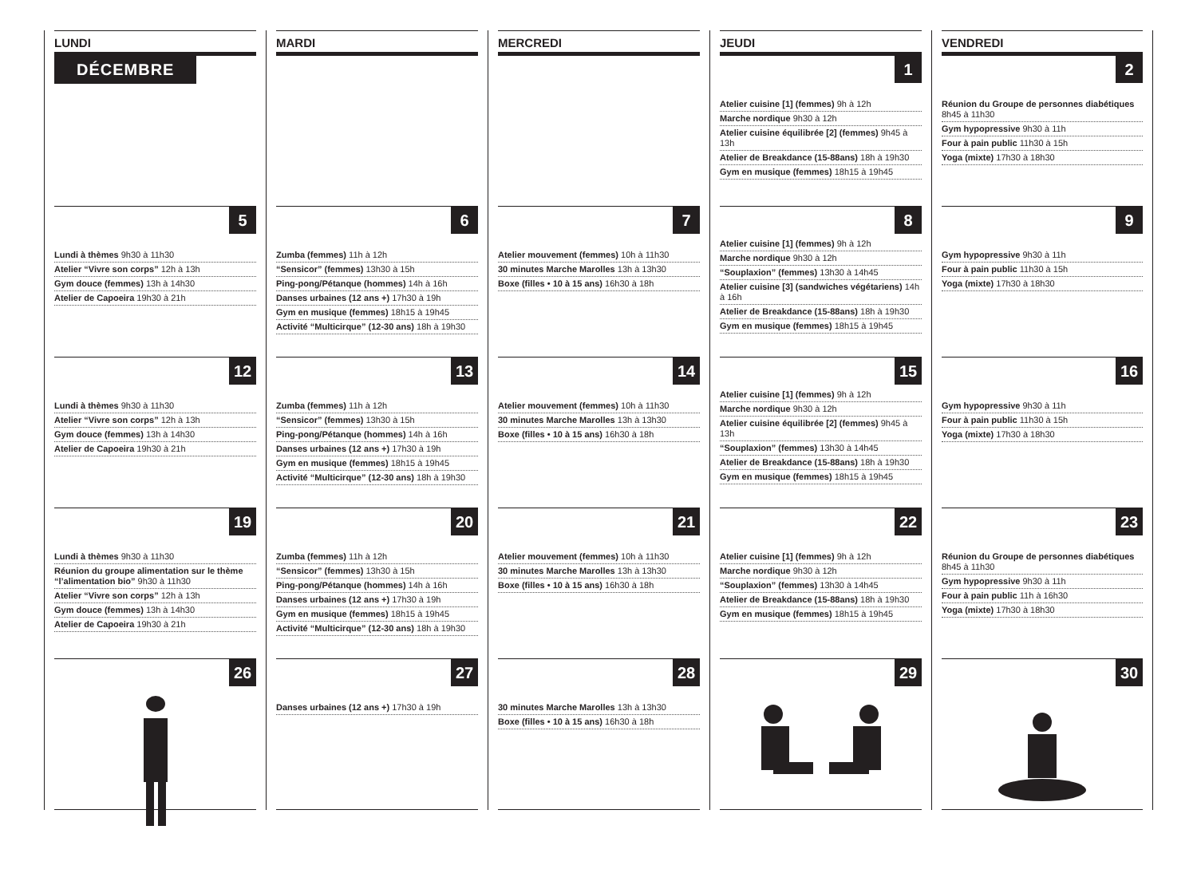LUNDI
DÉCEMBRE
5
Lundi à thèmes 9h30 à 11h30
Atelier “Vivre son corps” 12h à 13h
Gym douce (femmes) 13h à 14h30
Atelier de Capoeira 19h30 à 21h
12
Lundi à thèmes 9h30 à 11h30
Atelier “Vivre son corps” 12h à 13h
Gym douce (femmes) 13h à 14h30
Atelier de Capoeira 19h30 à 21h
19
Lundi à thèmes 9h30 à 11h30
Réunion du groupe alimentation sur le thème “l’alimentation bio” 9h30 à 11h30
Atelier “Vivre son corps” 12h à 13h
Gym douce (femmes) 13h à 14h30
Atelier de Capoeira 19h30 à 21h
26
MARDI
6
Zumba (femmes) 11h à 12h
“Sensicor” (femmes) 13h30 à 15h
Ping-pong/Pétanque (hommes) 14h à 16h
Danses urbaines (12 ans +) 17h30 à 19h
Gym en musique (femmes) 18h15 à 19h45
Activité “Multicirque” (12-30 ans) 18h à 19h30
13
Zumba (femmes) 11h à 12h
“Sensicor” (femmes) 13h30 à 15h
Ping-pong/Pétanque (hommes) 14h à 16h
Danses urbaines (12 ans +) 17h30 à 19h
Gym en musique (femmes) 18h15 à 19h45
Activité “Multicirque” (12-30 ans) 18h à 19h30
20
Zumba (femmes) 11h à 12h
“Sensicor” (femmes) 13h30 à 15h
Ping-pong/Pétanque (hommes) 14h à 16h
Danses urbaines (12 ans +) 17h30 à 19h
Gym en musique (femmes) 18h15 à 19h45
Activité “Multicirque” (12-30 ans) 18h à 19h30
27
Danses urbaines (12 ans +) 17h30 à 19h
MERCREDI
7
Atelier mouvement (femmes) 10h à 11h30
30 minutes Marche Marolles 13h à 13h30
Boxe (filles • 10 à 15 ans) 16h30 à 18h
14
Atelier mouvement (femmes) 10h à 11h30
30 minutes Marche Marolles 13h à 13h30
Boxe (filles • 10 à 15 ans) 16h30 à 18h
21
Atelier mouvement (femmes) 10h à 11h30
30 minutes Marche Marolles 13h à 13h30
Boxe (filles • 10 à 15 ans) 16h30 à 18h
28
30 minutes Marche Marolles 13h à 13h30
Boxe (filles • 10 à 15 ans) 16h30 à 18h
JEUDI
1
Atelier cuisine [1] (femmes) 9h à 12h
Marche nordique 9h30 à 12h
Atelier cuisine équilibrée [2] (femmes) 9h45 à 13h
Atelier de Breakdance (15-88ans) 18h à 19h30
Gym en musique (femmes) 18h15 à 19h45
8
Atelier cuisine [1] (femmes) 9h à 12h
Marche nordique 9h30 à 12h
“Souplaxion” (femmes) 13h30 à 14h45
Atelier cuisine [3] (sandwiches végétariens) 14h à 16h
Atelier de Breakdance (15-88ans) 18h à 19h30
Gym en musique (femmes) 18h15 à 19h45
15
Atelier cuisine [1] (femmes) 9h à 12h
Marche nordique 9h30 à 12h
Atelier cuisine équilibrée [2] (femmes) 9h45 à 13h
“Souplaxion” (femmes) 13h30 à 14h45
Atelier de Breakdance (15-88ans) 18h à 19h30
Gym en musique (femmes) 18h15 à 19h45
22
Atelier cuisine [1] (femmes) 9h à 12h
Marche nordique 9h30 à 12h
“Souplaxion” (femmes) 13h30 à 14h45
Atelier de Breakdance (15-88ans) 18h à 19h30
Gym en musique (femmes) 18h15 à 19h45
29
VENDREDI
2
Réunion du Groupe de personnes diabétiques 8h45 à 11h30
Gym hypopressive 9h30 à 11h
Four à pain public 11h30 à 15h
Yoga (mixte) 17h30 à 18h30
9
Gym hypopressive 9h30 à 11h
Four à pain public 11h30 à 15h
Yoga (mixte) 17h30 à 18h30
16
Gym hypopressive 9h30 à 11h
Four à pain public 11h30 à 15h
Yoga (mixte) 17h30 à 18h30
23
Réunion du Groupe de personnes diabétiques 8h45 à 11h30
Gym hypopressive 9h30 à 11h
Four à pain public 11h à 16h30
Yoga (mixte) 17h30 à 18h30
30